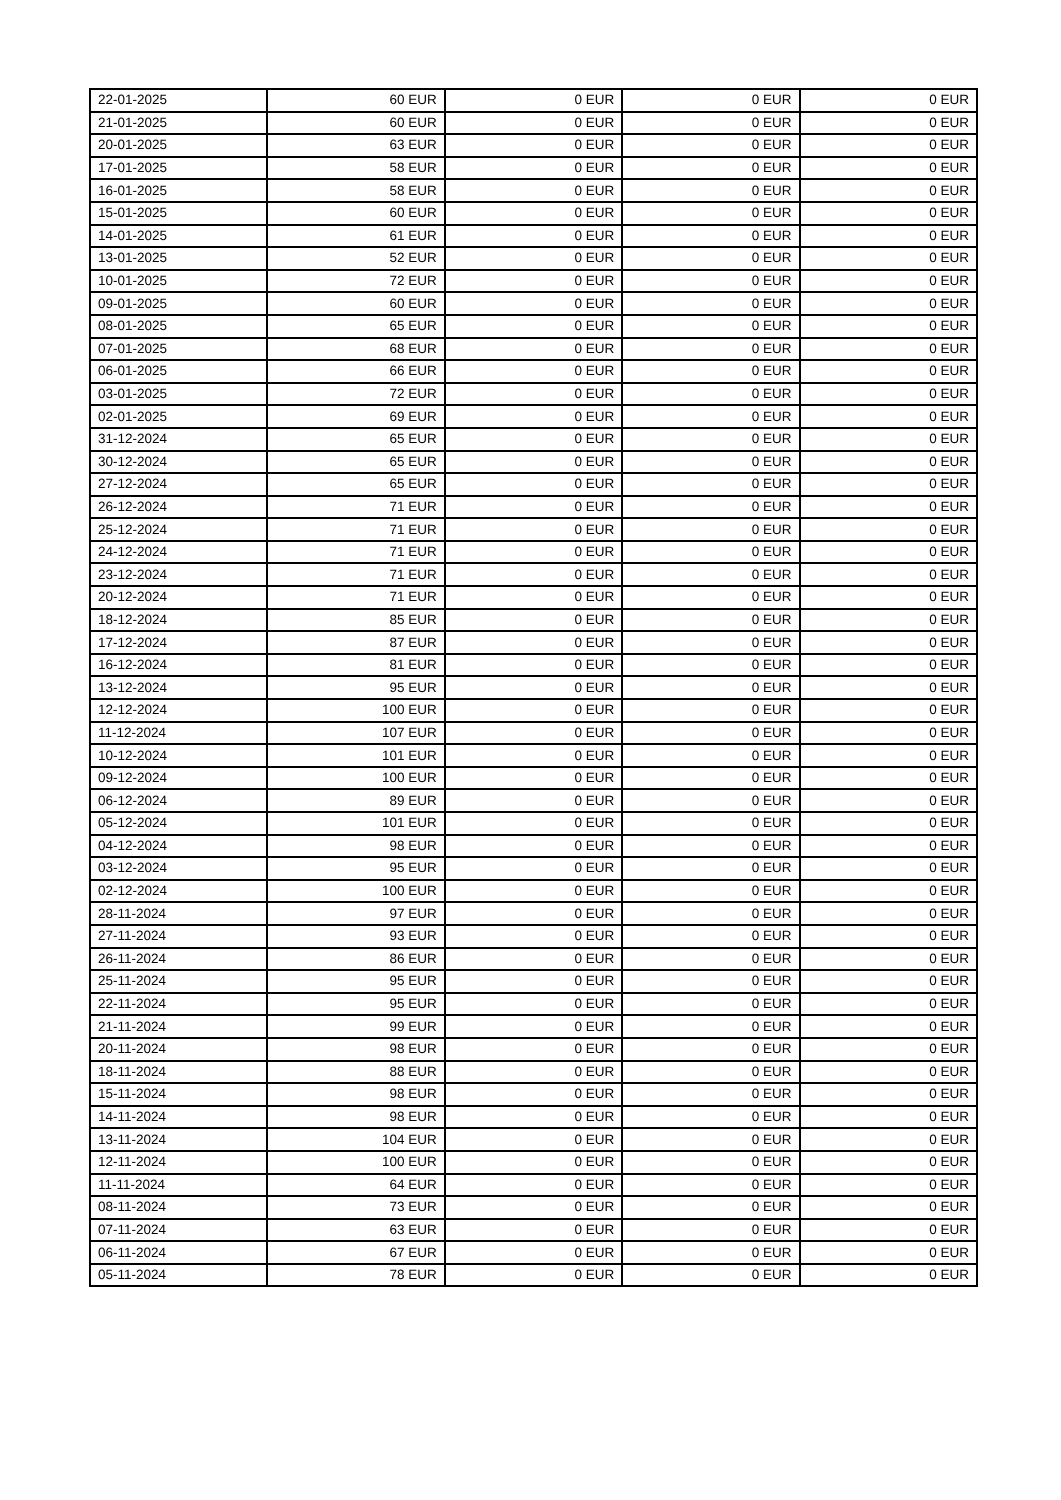| 22-01-2025 | 60 EUR | 0 EUR | 0 EUR | 0 EUR |
| 21-01-2025 | 60 EUR | 0 EUR | 0 EUR | 0 EUR |
| 20-01-2025 | 63 EUR | 0 EUR | 0 EUR | 0 EUR |
| 17-01-2025 | 58 EUR | 0 EUR | 0 EUR | 0 EUR |
| 16-01-2025 | 58 EUR | 0 EUR | 0 EUR | 0 EUR |
| 15-01-2025 | 60 EUR | 0 EUR | 0 EUR | 0 EUR |
| 14-01-2025 | 61 EUR | 0 EUR | 0 EUR | 0 EUR |
| 13-01-2025 | 52 EUR | 0 EUR | 0 EUR | 0 EUR |
| 10-01-2025 | 72 EUR | 0 EUR | 0 EUR | 0 EUR |
| 09-01-2025 | 60 EUR | 0 EUR | 0 EUR | 0 EUR |
| 08-01-2025 | 65 EUR | 0 EUR | 0 EUR | 0 EUR |
| 07-01-2025 | 68 EUR | 0 EUR | 0 EUR | 0 EUR |
| 06-01-2025 | 66 EUR | 0 EUR | 0 EUR | 0 EUR |
| 03-01-2025 | 72 EUR | 0 EUR | 0 EUR | 0 EUR |
| 02-01-2025 | 69 EUR | 0 EUR | 0 EUR | 0 EUR |
| 31-12-2024 | 65 EUR | 0 EUR | 0 EUR | 0 EUR |
| 30-12-2024 | 65 EUR | 0 EUR | 0 EUR | 0 EUR |
| 27-12-2024 | 65 EUR | 0 EUR | 0 EUR | 0 EUR |
| 26-12-2024 | 71 EUR | 0 EUR | 0 EUR | 0 EUR |
| 25-12-2024 | 71 EUR | 0 EUR | 0 EUR | 0 EUR |
| 24-12-2024 | 71 EUR | 0 EUR | 0 EUR | 0 EUR |
| 23-12-2024 | 71 EUR | 0 EUR | 0 EUR | 0 EUR |
| 20-12-2024 | 71 EUR | 0 EUR | 0 EUR | 0 EUR |
| 18-12-2024 | 85 EUR | 0 EUR | 0 EUR | 0 EUR |
| 17-12-2024 | 87 EUR | 0 EUR | 0 EUR | 0 EUR |
| 16-12-2024 | 81 EUR | 0 EUR | 0 EUR | 0 EUR |
| 13-12-2024 | 95 EUR | 0 EUR | 0 EUR | 0 EUR |
| 12-12-2024 | 100 EUR | 0 EUR | 0 EUR | 0 EUR |
| 11-12-2024 | 107 EUR | 0 EUR | 0 EUR | 0 EUR |
| 10-12-2024 | 101 EUR | 0 EUR | 0 EUR | 0 EUR |
| 09-12-2024 | 100 EUR | 0 EUR | 0 EUR | 0 EUR |
| 06-12-2024 | 89 EUR | 0 EUR | 0 EUR | 0 EUR |
| 05-12-2024 | 101 EUR | 0 EUR | 0 EUR | 0 EUR |
| 04-12-2024 | 98 EUR | 0 EUR | 0 EUR | 0 EUR |
| 03-12-2024 | 95 EUR | 0 EUR | 0 EUR | 0 EUR |
| 02-12-2024 | 100 EUR | 0 EUR | 0 EUR | 0 EUR |
| 28-11-2024 | 97 EUR | 0 EUR | 0 EUR | 0 EUR |
| 27-11-2024 | 93 EUR | 0 EUR | 0 EUR | 0 EUR |
| 26-11-2024 | 86 EUR | 0 EUR | 0 EUR | 0 EUR |
| 25-11-2024 | 95 EUR | 0 EUR | 0 EUR | 0 EUR |
| 22-11-2024 | 95 EUR | 0 EUR | 0 EUR | 0 EUR |
| 21-11-2024 | 99 EUR | 0 EUR | 0 EUR | 0 EUR |
| 20-11-2024 | 98 EUR | 0 EUR | 0 EUR | 0 EUR |
| 18-11-2024 | 88 EUR | 0 EUR | 0 EUR | 0 EUR |
| 15-11-2024 | 98 EUR | 0 EUR | 0 EUR | 0 EUR |
| 14-11-2024 | 98 EUR | 0 EUR | 0 EUR | 0 EUR |
| 13-11-2024 | 104 EUR | 0 EUR | 0 EUR | 0 EUR |
| 12-11-2024 | 100 EUR | 0 EUR | 0 EUR | 0 EUR |
| 11-11-2024 | 64 EUR | 0 EUR | 0 EUR | 0 EUR |
| 08-11-2024 | 73 EUR | 0 EUR | 0 EUR | 0 EUR |
| 07-11-2024 | 63 EUR | 0 EUR | 0 EUR | 0 EUR |
| 06-11-2024 | 67 EUR | 0 EUR | 0 EUR | 0 EUR |
| 05-11-2024 | 78 EUR | 0 EUR | 0 EUR | 0 EUR |